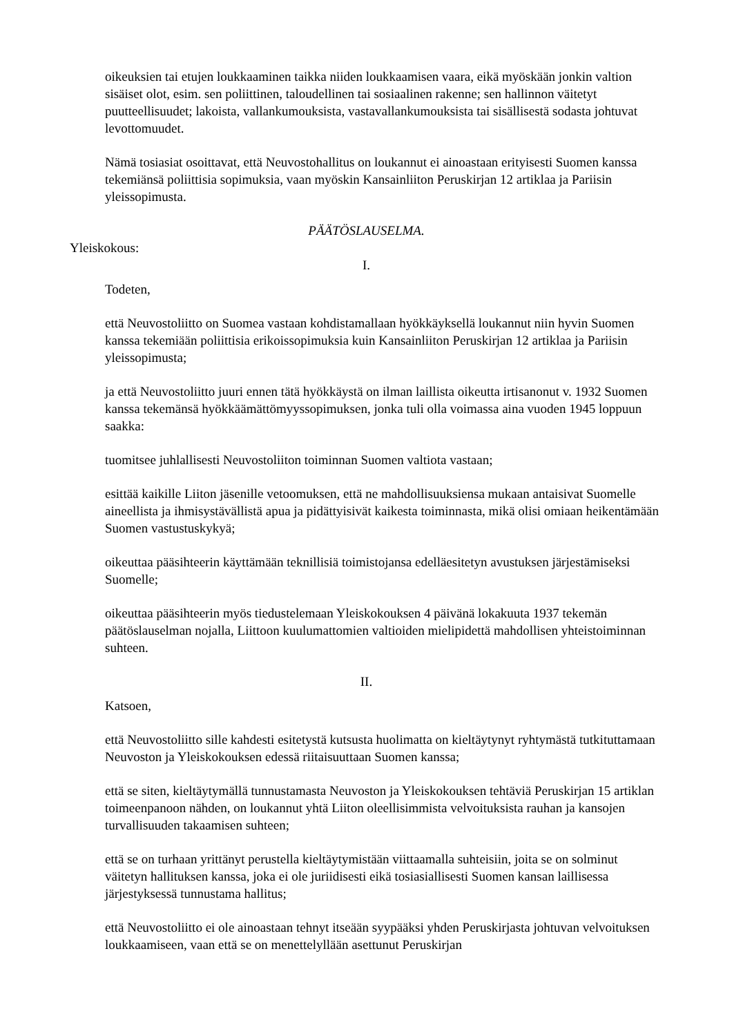oikeuksien tai etujen loukkaaminen taikka niiden loukkaamisen vaara, eikä myöskään jonkin valtion sisäiset olot, esim. sen poliittinen, taloudellinen tai sosiaalinen rakenne; sen hallinnon väitetyt puutteellisuudet; lakoista, vallankumouksista, vastavallankumouksista tai sisällisestä sodasta johtuvat levottomuudet.
Nämä tosiasiat osoittavat, että Neuvostohallitus on loukannut ei ainoastaan erityisesti Suomen kanssa tekemiänsä poliittisia sopimuksia, vaan myöskin Kansainliiton Peruskirjan 12 artiklaa ja Pariisin yleissopimusta.
PÄÄTÖSLAUSELMA.
Yleiskokous:
I.
Todeten,
että Neuvostoliitto on Suomea vastaan kohdistamallaan hyökkäyksellä loukannut niin hyvin Suomen kanssa tekemiään poliittisia erikoissopimuksia kuin Kansainliiton Peruskirjan 12 artiklaa ja Pariisin yleissopimusta;
ja että Neuvostoliitto juuri ennen tätä hyökkäystä on ilman laillista oikeutta irtisanonut v. 1932 Suomen kanssa tekemänsä hyökkäämättömyyssopimuksen, jonka tuli olla voimassa aina vuoden 1945 loppuun saakka:
tuomitsee juhlallisesti Neuvostoliiton toiminnan Suomen valtiota vastaan;
esittää kaikille Liiton jäsenille vetoomuksen, että ne mahdollisuuksiensa mukaan antaisivat Suomelle aineellista ja ihmisystävällistä apua ja pidättyisivät kaikesta toiminnasta, mikä olisi omiaan heikentämään Suomen vastustuskykyä;
oikeuttaa pääsihteerin käyttämään teknillisiä toimistojansa edelläesitetyn avustuksen järjestämiseksi Suomelle;
oikeuttaa pääsihteerin myös tiedustelemaan Yleiskokouksen 4 päivänä lokakuuta 1937 tekemän päätöslauselman nojalla, Liittoon kuulumattomien valtioiden mielipidettä mahdollisen yhteistoiminnan suhteen.
II.
Katsoen,
että Neuvostoliitto sille kahdesti esitetystä kutsusta huolimatta on kieltäytynyt ryhtymästä tutkituttamaan Neuvoston ja Yleiskokouksen edessä riitaisuuttaan Suomen kanssa;
että se siten, kieltäytymällä tunnustamasta Neuvoston ja Yleiskokouksen tehtäviä Peruskirjan 15 artiklan toimeenpanoon nähden, on loukannut yhtä Liiton oleellisimmista velvoituksista rauhan ja kansojen turvallisuuden takaamisen suhteen;
että se on turhaan yrittänyt perustella kieltäytymistään viittaamalla suhteisiin, joita se on solminut väitetyn hallituksen kanssa, joka ei ole juriidisesti eikä tosiasiallisesti Suomen kansan laillisessa järjestyksessä tunnustama hallitus;
että Neuvostoliitto ei ole ainoastaan tehnyt itseään syypääksi yhden Peruskirjasta johtuvan velvoituksen loukkaamiseen, vaan että se on menettelyllään asettunut Peruskirjan